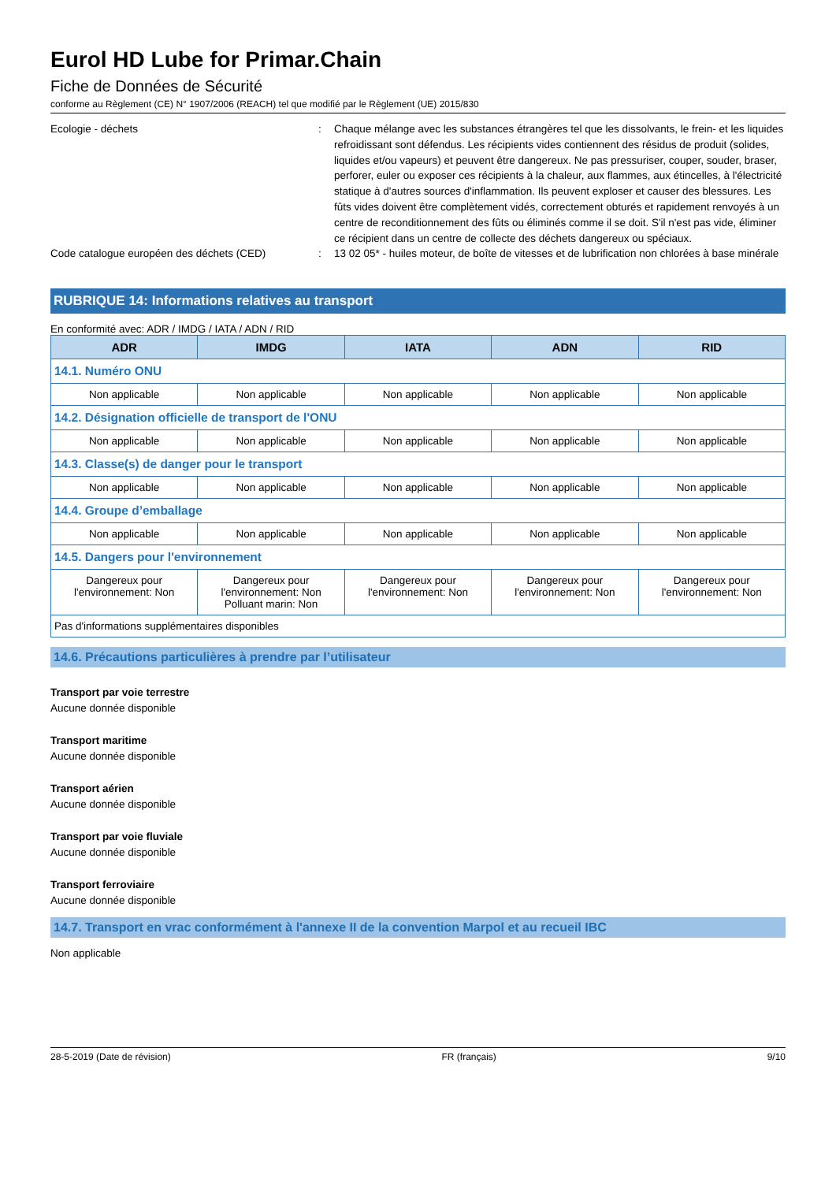Eurol HD Lube for Primar.Chain
Fiche de Données de Sécurité
conforme au Règlement (CE) N° 1907/2006 (REACH) tel que modifié par le Règlement (UE) 2015/830
Ecologie - déchets : Chaque mélange avec les substances étrangères tel que les dissolvants, le frein- et les liquides refroidissant sont défendus. Les récipients vides contiennent des résidus de produit (solides, liquides et/ou vapeurs) et peuvent être dangereux. Ne pas pressuriser, couper, souder, braser, perforer, euler ou exposer ces récipients à la chaleur, aux flammes, aux étincelles, à l'électricité statique à d'autres sources d'inflammation. Ils peuvent exploser et causer des blessures. Les fûts vides doivent être complètement vidés, correctement obturés et rapidement renvoyés à un centre de reconditionnement des fûts ou éliminés comme il se doit. S'il n'est pas vide, éliminer ce récipient dans un centre de collecte des déchets dangereux ou spéciaux.
Code catalogue européen des déchets (CED) : 13 02 05* - huiles moteur, de boîte de vitesses et de lubrification non chlorées à base minérale
RUBRIQUE 14: Informations relatives au transport
En conformité avec: ADR / IMDG / IATA / ADN / RID
| ADR | IMDG | IATA | ADN | RID |
| --- | --- | --- | --- | --- |
| 14.1. Numéro ONU | | | | |
| Non applicable | Non applicable | Non applicable | Non applicable | Non applicable |
| 14.2. Désignation officielle de transport de l'ONU | | | | |
| Non applicable | Non applicable | Non applicable | Non applicable | Non applicable |
| 14.3. Classe(s) de danger pour le transport | | | | |
| Non applicable | Non applicable | Non applicable | Non applicable | Non applicable |
| 14.4. Groupe d’emballage | | | | |
| Non applicable | Non applicable | Non applicable | Non applicable | Non applicable |
| 14.5. Dangers pour l'environnement | | | | |
| Dangereux pour l'environnement: Non | Dangereux pour l'environnement: Non Polluant marin: Non | Dangereux pour l'environnement: Non | Dangereux pour l'environnement: Non | Dangereux pour l'environnement: Non |
| Pas d'informations supplémentaires disponibles | | | | |
14.6. Précautions particulières à prendre par l’utilisateur
Transport par voie terrestre
Aucune donnée disponible
Transport maritime
Aucune donnée disponible
Transport aérien
Aucune donnée disponible
Transport par voie fluviale
Aucune donnée disponible
Transport ferroviaire
Aucune donnée disponible
14.7. Transport en vrac conformément à l'annexe II de la convention Marpol et au recueil IBC
Non applicable
28-5-2019 (Date de révision) FR (français) 9/10